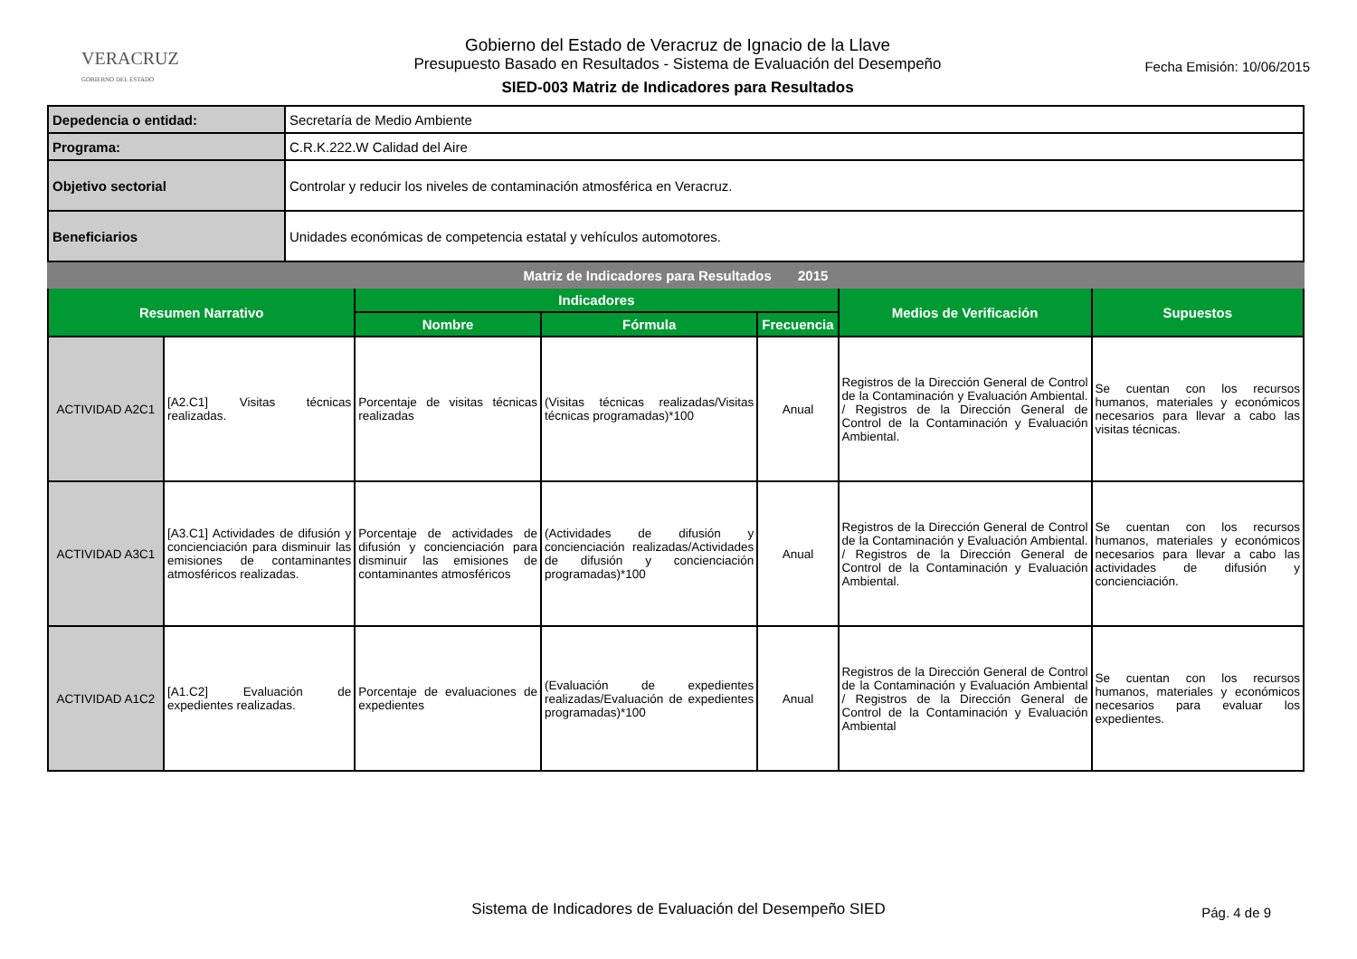VERACRUZ
GOBIERNO DEL ESTADO
Gobierno del Estado de Veracruz de Ignacio de la Llave
Presupuesto Basado en Resultados - Sistema de Evaluación del Desempeño
SIED-003 Matriz de Indicadores para Resultados
Fecha Emisión: 10/06/2015
| Depedencia o entidad: | Secretaría de Medio Ambiente |
| Programa: | C.R.K.222.W Calidad del Aire |
| Objetivo sectorial | Controlar y reducir los niveles de contaminación atmosférica en Veracruz. |
| Beneficiarios | Unidades económicas de competencia estatal y vehículos automotores. |
| Matriz de Indicadores para Resultados 2015 | | | | | | |
| --- | --- | --- | --- | --- | --- | --- |
| Resumen Narrativo | | Indicadores | | | Medios de Verificación | Supuestos |
| | | Nombre | Fórmula | Frecuencia | | |
| ACTIVIDAD A2C1 | [A2.C1] Visitas técnicas realizadas. | Porcentaje de visitas técnicas realizadas | (Visitas técnicas realizadas/Visitas técnicas programadas)*100 | Anual | Registros de la Dirección General de Control de la Contaminación y Evaluación Ambiental. / Registros de la Dirección General de Control de la Contaminación y Evaluación Ambiental. | Se cuentan con los recursos humanos, materiales y económicos necesarios para llevar a cabo las visitas técnicas. |
| ACTIVIDAD A3C1 | [A3.C1] Actividades de difusión y concienciación para disminuir las emisiones de contaminantes atmosféricos realizadas. | Porcentaje de actividades de difusión y concienciación para disminuir las emisiones de contaminantes atmosféricos | (Actividades de difusión y concienciación realizadas/Actividades de difusión y concienciación programadas)*100 | Anual | Registros de la Dirección General de Control de la Contaminación y Evaluación Ambiental. / Registros de la Dirección General de Control de la Contaminación y Evaluación Ambiental. | Se cuentan con los recursos humanos, materiales y económicos necesarios para llevar a cabo las actividades de difusión y concienciación. |
| ACTIVIDAD A1C2 | [A1.C2] Evaluación de expedientes realizadas. | Porcentaje de evaluaciones de expedientes | (Evaluación de expedientes realizadas/Evaluación de expedientes programadas)*100 | Anual | Registros de la Dirección General de Control de la Contaminación y Evaluación Ambiental / Registros de la Dirección General de Control de la Contaminación y Evaluación Ambiental | Se cuentan con los recursos humanos, materiales y económicos necesarios para evaluar los expedientes. |
Sistema de Indicadores de Evaluación del Desempeño SIED Pág. 4 de 9